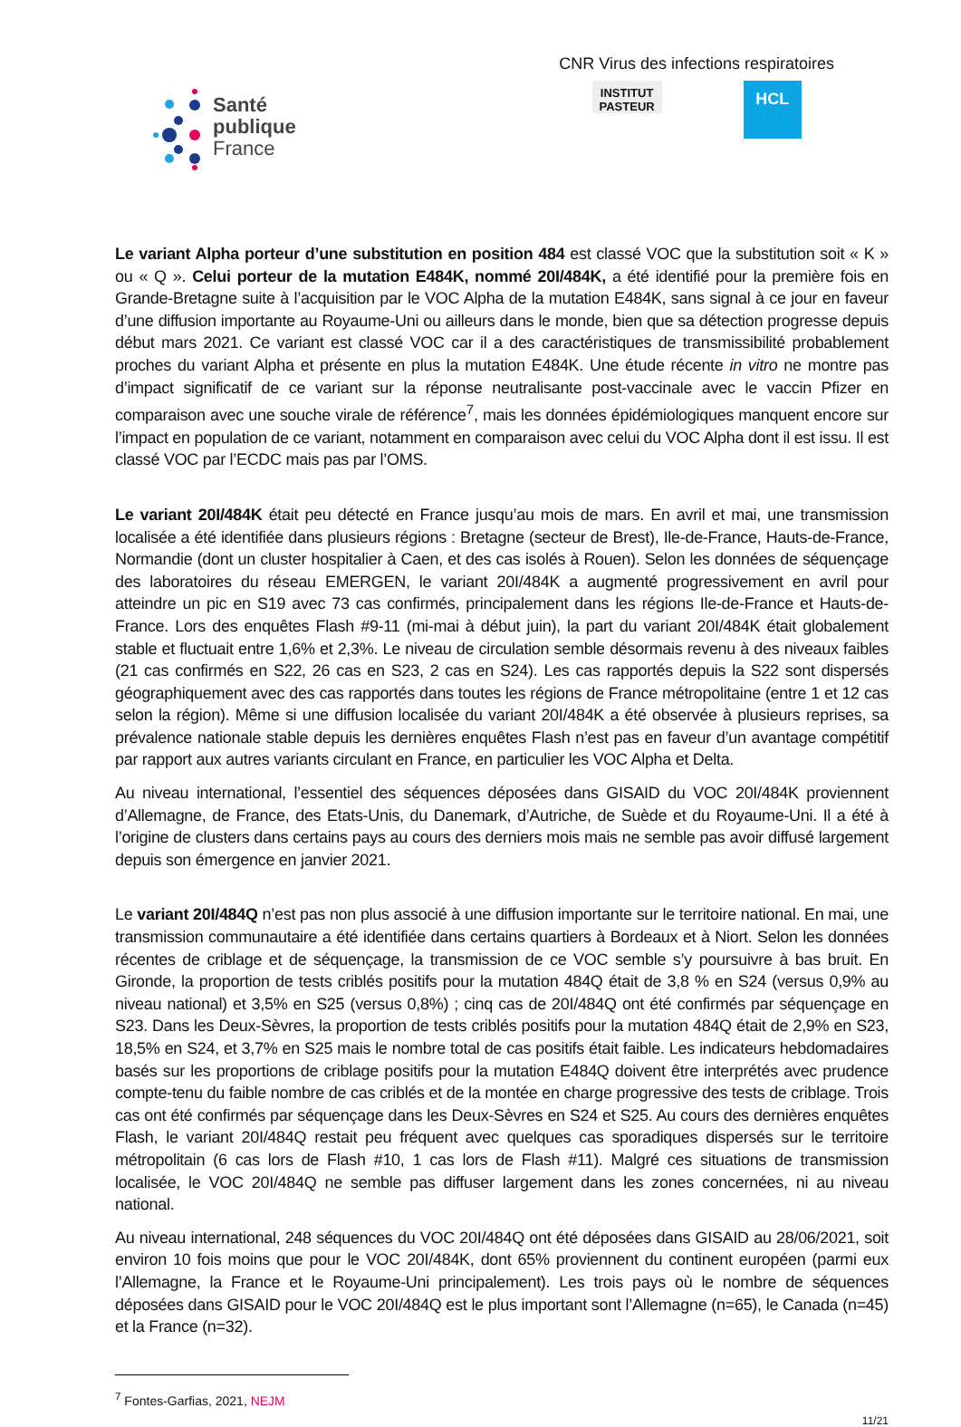Santé
publique
France
CNR Virus des infections respiratoires
INSTITUT
PASTEUR
HCL
Le variant Alpha porteur d’une substitution en position 484 est classé VOC que la substitution soit « K » ou « Q ». Celui porteur de la mutation E484K, nommé 20I/484K, a été identifié pour la première fois en Grande-Bretagne suite à l’acquisition par le VOC Alpha de la mutation E484K, sans signal à ce jour en faveur d’une diffusion importante au Royaume-Uni ou ailleurs dans le monde, bien que sa détection progresse depuis début mars 2021. Ce variant est classé VOC car il a des caractéristiques de transmissibilité probablement proches du variant Alpha et présente en plus la mutation E484K. Une étude récente in vitro ne montre pas d’impact significatif de ce variant sur la réponse neutralisante post-vaccinale avec le vaccin Pfizer en comparaison avec une souche virale de référence<sup>7</sup>, mais les données épidémiologiques manquent encore sur l’impact en population de ce variant, notamment en comparaison avec celui du VOC Alpha dont il est issu. Il est classé VOC par l’ECDC mais pas par l’OMS.
Le variant 20I/484K était peu détecté en France jusqu’au mois de mars. En avril et mai, une transmission localisée a été identifiée dans plusieurs régions : Bretagne (secteur de Brest), Ile-de-France, Hauts-de-France, Normandie (dont un cluster hospitalier à Caen, et des cas isolés à Rouen). Selon les données de séquençage des laboratoires du réseau EMERGEN, le variant 20I/484K a augmenté progressivement en avril pour atteindre un pic en S19 avec 73 cas confirmés, principalement dans les régions Ile-de-France et Hauts-de-France. Lors des enquêtes Flash #9-11 (mi-mai à début juin), la part du variant 20I/484K était globalement stable et fluctuait entre 1,6% et 2,3%. Le niveau de circulation semble désormais revenu à des niveaux faibles (21 cas confirmés en S22, 26 cas en S23, 2 cas en S24). Les cas rapportés depuis la S22 sont dispersés géographiquement avec des cas rapportés dans toutes les régions de France métropolitaine (entre 1 et 12 cas selon la région). Même si une diffusion localisée du variant 20I/484K a été observée à plusieurs reprises, sa prévalence nationale stable depuis les dernières enquêtes Flash n’est pas en faveur d’un avantage compétitif par rapport aux autres variants circulant en France, en particulier les VOC Alpha et Delta.
Au niveau international, l’essentiel des séquences déposées dans GISAID du VOC 20I/484K proviennent d’Allemagne, de France, des Etats-Unis, du Danemark, d’Autriche, de Suède et du Royaume-Uni. Il a été à l’origine de clusters dans certains pays au cours des derniers mois mais ne semble pas avoir diffusé largement depuis son émergence en janvier 2021.
Le variant 20I/484Q n’est pas non plus associé à une diffusion importante sur le territoire national. En mai, une transmission communautaire a été identifiée dans certains quartiers à Bordeaux et à Niort. Selon les données récentes de criblage et de séquençage, la transmission de ce VOC semble s’y poursuivre à bas bruit. En Gironde, la proportion de tests criblés positifs pour la mutation 484Q était de 3,8 % en S24 (versus 0,9% au niveau national) et 3,5% en S25 (versus 0,8%) ; cinq cas de 20I/484Q ont été confirmés par séquençage en S23. Dans les Deux-Sèvres, la proportion de tests criblés positifs pour la mutation 484Q était de 2,9% en S23, 18,5% en S24, et 3,7% en S25 mais le nombre total de cas positifs était faible. Les indicateurs hebdomadaires basés sur les proportions de criblage positifs pour la mutation E484Q doivent être interprétés avec prudence compte-tenu du faible nombre de cas criblés et de la montée en charge progressive des tests de criblage. Trois cas ont été confirmés par séquençage dans les Deux-Sèvres en S24 et S25. Au cours des dernières enquêtes Flash, le variant 20I/484Q restait peu fréquent avec quelques cas sporadiques dispersés sur le territoire métropolitain (6 cas lors de Flash #10, 1 cas lors de Flash #11). Malgré ces situations de transmission localisée, le VOC 20I/484Q ne semble pas diffuser largement dans les zones concernées, ni au niveau national.
Au niveau international, 248 séquences du VOC 20I/484Q ont été déposées dans GISAID au 28/06/2021, soit environ 10 fois moins que pour le VOC 20I/484K, dont 65% proviennent du continent européen (parmi eux l’Allemagne, la France et le Royaume-Uni principalement). Les trois pays où le nombre de séquences déposées dans GISAID pour le VOC 20I/484Q est le plus important sont l’Allemagne (n=65), le Canada (n=45) et la France (n=32).
<sup>7</sup> Fontes-Garfias, 2021, NEJM
11/21